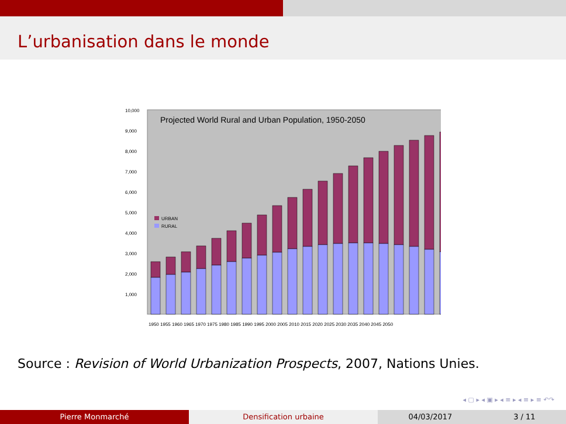L’urbanisation dans le monde
Projected World Rural and Urban Population, 1950-2050
10,000
9,000
8,000
7,000
6,000
5,000
4,000
3,000
2,000
1,000
URBAN
RURAL
1950 1955 1960 1965 1970 1975 1980 1985 1990 1995 2000 2005 2010 2015 2020 2025 2030 2035 2040 2045 2050
Source : Revision of World Urbanization Prospects, 2007, Nations Unies.
◂ ▢ ▸ ◂ ▣ ▸ ◂ ≡ ▸ ◂ ≡ ▸ ≡ ↶↷
Pierre Monmarché Densification urbaine 04/03/2017 3 / 11